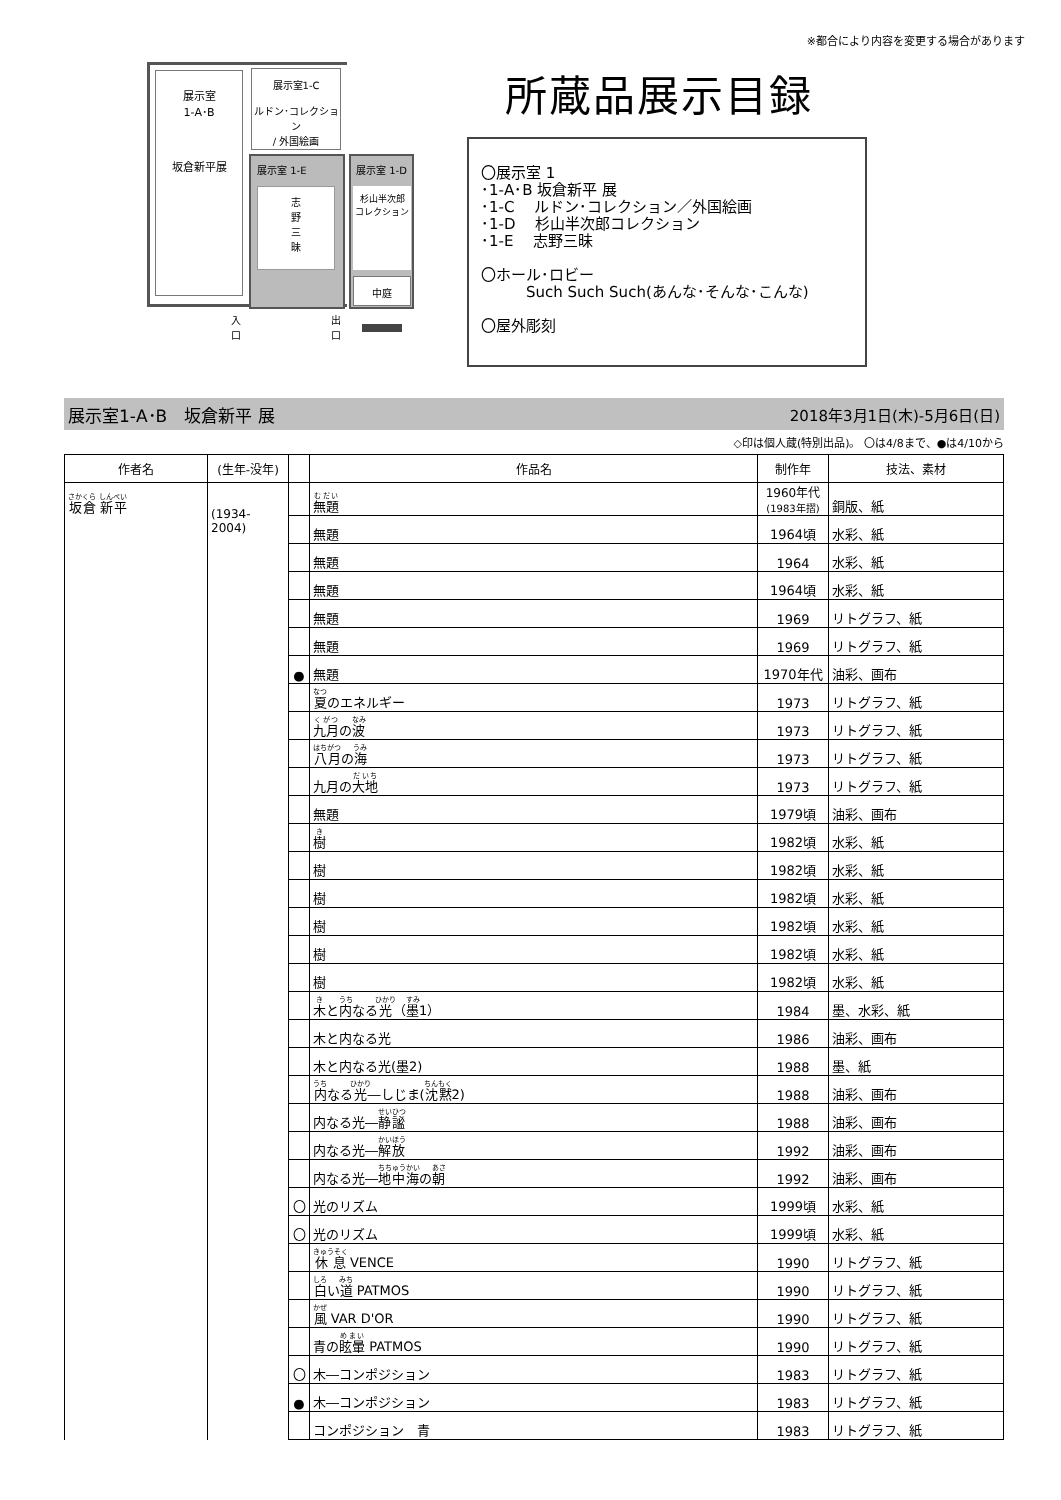※都合により内容を変更する場合があります
展示室
1-A･B
坂倉新平展
展示室1-C
ルドン･コレクション
/ 外国絵画
展示室 1-E
志
野
三
昧
展示室 1-D
杉山半次郎
コレクション
中庭
入口
出口
所蔵品展示目録
〇展示室 1
･1-A･B 坂倉新平 展
･1-C　 ルドン･コレクション／外国絵画
･1-D　 杉山半次郎コレクション
･1-E　 志野三昧
〇ホール･ロビー
　　　Such Such Such(あんな･そんな･こんな)
〇屋外彫刻
展示室1-A･B　坂倉新平 展 2018年3月1日(木)-5月6日(日)
◇印は個人蔵(特別出品)。 〇は4/8まで、●は4/10から
| 作者名 | (生年-没年) | | 作品名 | 制作年 | 技法、素材 |
| --- | --- | --- | --- | --- | --- |
| 坂倉 新平 | (1934-2004) | | 無題 | 1960年代 (1983年摺) | 銅版、紙 |
| | | | 無題 | 1964頃 | 水彩、紙 |
| | | | 無題 | 1964 | 水彩、紙 |
| | | | 無題 | 1964頃 | 水彩、紙 |
| | | | 無題 | 1969 | リトグラフ、紙 |
| | | | 無題 | 1969 | リトグラフ、紙 |
| | | ● | 無題 | 1970年代 | 油彩、画布 |
| | | | 夏 のエネルギー | 1973 | リトグラフ、紙 |
| | | | 九月 の 波 | 1973 | リトグラフ、紙 |
| | | | 八月 の 海 | 1973 | リトグラフ、紙 |
| | | | 九月の 大地 | 1973 | リトグラフ、紙 |
| | | | 無題 | 1979頃 | 油彩、画布 |
| | | | 樹 | 1982頃 | 水彩、紙 |
| | | | 樹 | 1982頃 | 水彩、紙 |
| | | | 樹 | 1982頃 | 水彩、紙 |
| | | | 樹 | 1982頃 | 水彩、紙 |
| | | | 樹 | 1982頃 | 水彩、紙 |
| | | | 樹 | 1982頃 | 水彩、紙 |
| | | | 木 と 内 なる 光 （ 墨 1） | 1984 | 墨、水彩、紙 |
| | | | 木と内なる光 | 1986 | 油彩、画布 |
| | | | 木と内なる光(墨2) | 1988 | 墨、紙 |
| | | | 内 なる 光 ―しじま( 沈黙 2) | 1988 | 油彩、画布 |
| | | | 内なる光― 静謐 | 1988 | 油彩、画布 |
| | | | 内なる光― 解放 | 1992 | 油彩、画布 |
| | | | 内なる光― 地中海 の 朝 | 1992 | 油彩、画布 |
| | | 〇 | 光のリズム | 1999頃 | 水彩、紙 |
| | | 〇 | 光のリズム | 1999頃 | 水彩、紙 |
| | | | 休息 VENCE | 1990 | リトグラフ、紙 |
| | | | 白 い 道 PATMOS | 1990 | リトグラフ、紙 |
| | | | 風 VAR D'OR | 1990 | リトグラフ、紙 |
| | | | 青の 眩暈 PATMOS | 1990 | リトグラフ、紙 |
| | | 〇 | 木―コンポジション | 1983 | リトグラフ、紙 |
| | | ● | 木―コンポジション | 1983 | リトグラフ、紙 |
| | | | コンポジション 青 | 1983 | リトグラフ、紙 |